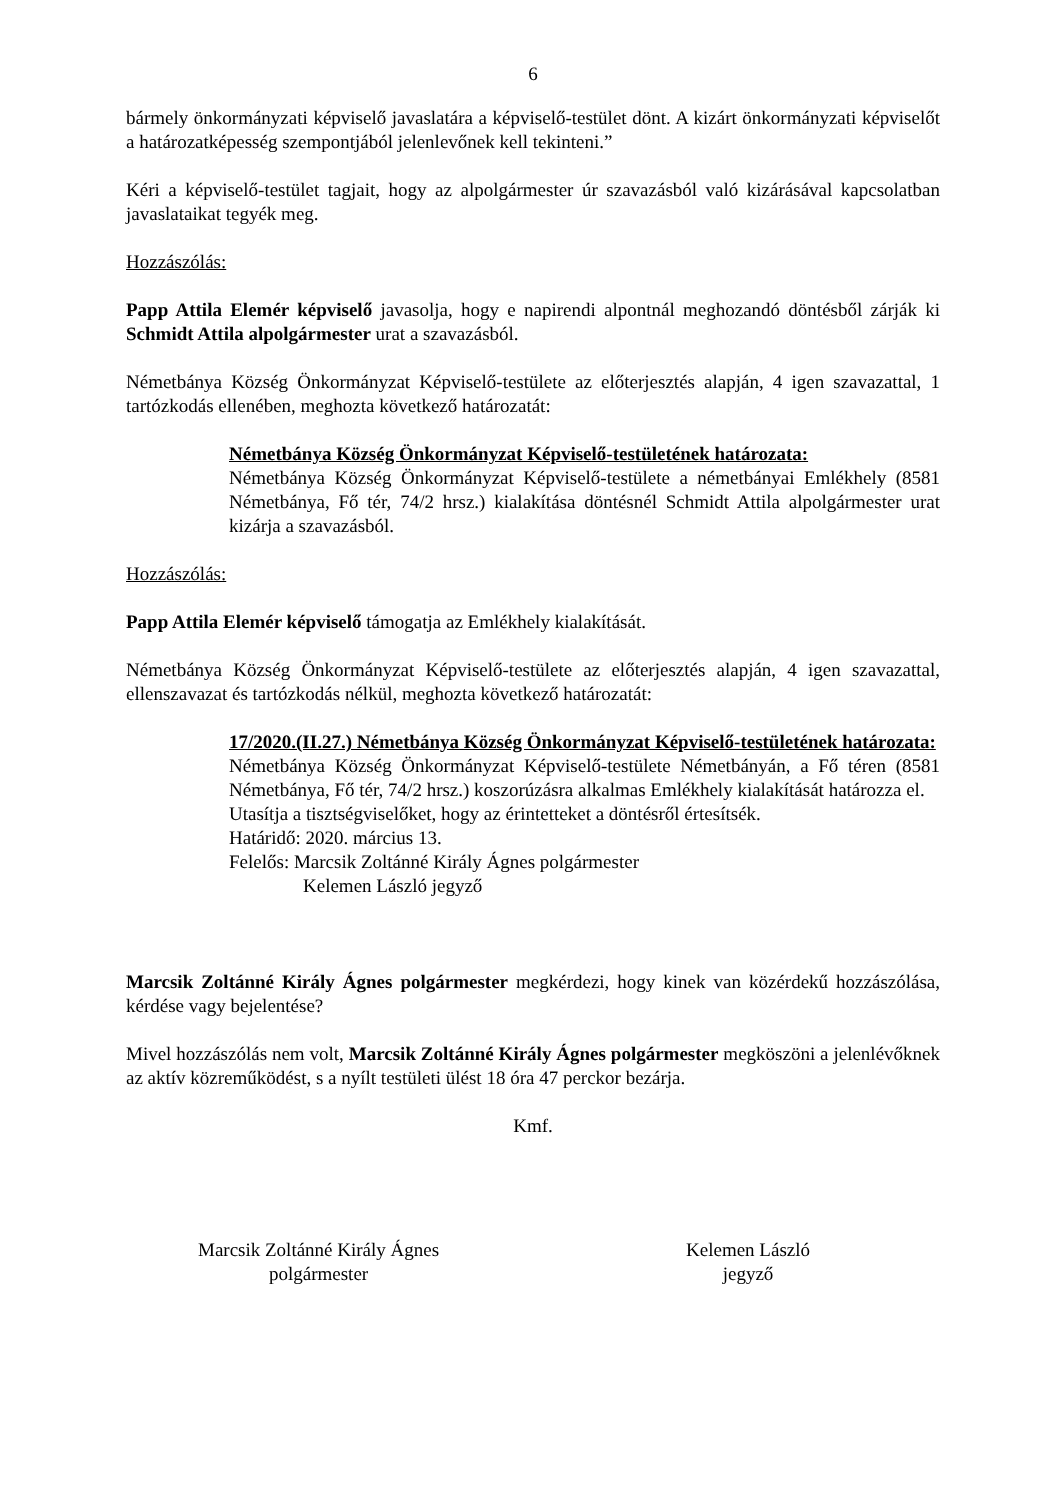6
bármely önkormányzati képviselő javaslatára a képviselő-testület dönt. A kizárt önkormányzati képviselőt a határozatképesség szempontjából jelenlevőnek kell tekinteni.”
Kéri a képviselő-testület tagjait, hogy az alpolgármester úr szavazásból való kizárásával kapcsolatban javaslataikat tegyék meg.
Hozzászólás:
Papp Attila Elemér képviselő javasolja, hogy e napirendi alpontnál meghozandó döntésből zárják ki Schmidt Attila alpolgármester urat a szavazásból.
Németbánya Község Önkormányzat Képviselő-testülete az előterjesztés alapján, 4 igen szavazattal, 1 tartózkodás ellenében, meghozta következő határozatát:
Németbánya Község Önkormányzat Képviselő-testületének határozata:
Németbánya Község Önkormányzat Képviselő-testülete a németbányai Emlékhely (8581 Németbánya, Fő tér, 74/2 hrsz.) kialakítása döntésnél Schmidt Attila alpolgármester urat kizárja a szavazásból.
Hozzászólás:
Papp Attila Elemér képviselő támogatja az Emlékhely kialakítását.
Németbánya Község Önkormányzat Képviselő-testülete az előterjesztés alapján, 4 igen szavazattal, ellenszavazat és tartózkodás nélkül, meghozta következő határozatát:
17/2020.(II.27.) Németbánya Község Önkormányzat Képviselő-testületének határozata:
Németbánya Község Önkormányzat Képviselő-testülete Németbányán, a Fő téren (8581 Németbánya, Fő tér, 74/2 hrsz.) koszorúzásra alkalmas Emlékhely kialakítását határozza el.
Utasítja a tisztségviselőket, hogy az érintetteket a döntésről értesítsék.
Határidő: 2020. március 13.
Felelős: Marcsik Zoltánné Király Ágnes polgármester
Kelemen László jegyző
Marcsik Zoltánné Király Ágnes polgármester megkérdezi, hogy kinek van közérdekű hozzászólása, kérdése vagy bejelentése?
Mivel hozzászólás nem volt, Marcsik Zoltánné Király Ágnes polgármester megköszöni a jelenlévőknek az aktív közreműködést, s a nyílt testületi ülést 18 óra 47 perckor bezárja.
Kmf.
Marcsik Zoltánné Király Ágnes
polgármester
Kelemen László
jegyző